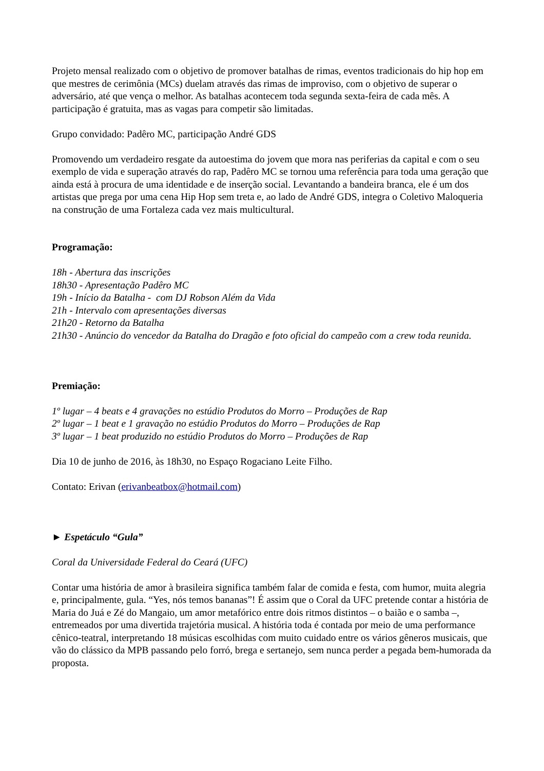Projeto mensal realizado com o objetivo de promover batalhas de rimas, eventos tradicionais do hip hop em que mestres de cerimônia (MCs) duelam através das rimas de improviso, com o objetivo de superar o adversário, até que vença o melhor. As batalhas acontecem toda segunda sexta-feira de cada mês. A participação é gratuita, mas as vagas para competir são limitadas.
Grupo convidado: Padêro MC, participação André GDS
Promovendo um verdadeiro resgate da autoestima do jovem que mora nas periferias da capital e com o seu exemplo de vida e superação através do rap, Padêro MC se tornou uma referência para toda uma geração que ainda está à procura de uma identidade e de inserção social. Levantando a bandeira branca, ele é um dos artistas que prega por uma cena Hip Hop sem treta e, ao lado de André GDS, integra o Coletivo Maloqueria na construção de uma Fortaleza cada vez mais multicultural.
Programação:
18h - Abertura das inscrições
18h30 - Apresentação Padêro MC
19h - Início da Batalha - com DJ Robson Além da Vida
21h - Intervalo com apresentações diversas
21h20 - Retorno da Batalha
21h30 - Anúncio do vencedor da Batalha do Dragão e foto oficial do campeão com a crew toda reunida.
Premiação:
1º lugar – 4 beats e 4 gravações no estúdio Produtos do Morro – Produções de Rap
2º lugar – 1 beat e 1 gravação no estúdio Produtos do Morro – Produções de Rap
3º lugar – 1 beat produzido no estúdio Produtos do Morro – Produções de Rap
Dia 10 de junho de 2016, às 18h30, no Espaço Rogaciano Leite Filho.
Contato: Erivan (erivanbeatbox@hotmail.com)
► Espetáculo “Gula”
Coral da Universidade Federal do Ceará (UFC)
Contar uma história de amor à brasileira significa também falar de comida e festa, com humor, muita alegria e, principalmente, gula. “Yes, nós temos bananas”! É assim que o Coral da UFC pretende contar a história de Maria do Juá e Zé do Mangaio, um amor metafórico entre dois ritmos distintos – o baião e o samba –, entremeados por uma divertida trajetória musical. A história toda é contada por meio de uma performance cênico-teatral, interpretando 18 músicas escolhidas com muito cuidado entre os vários gêneros musicais, que vão do clássico da MPB passando pelo forró, brega e sertanejo, sem nunca perder a pegada bem-humorada da proposta.